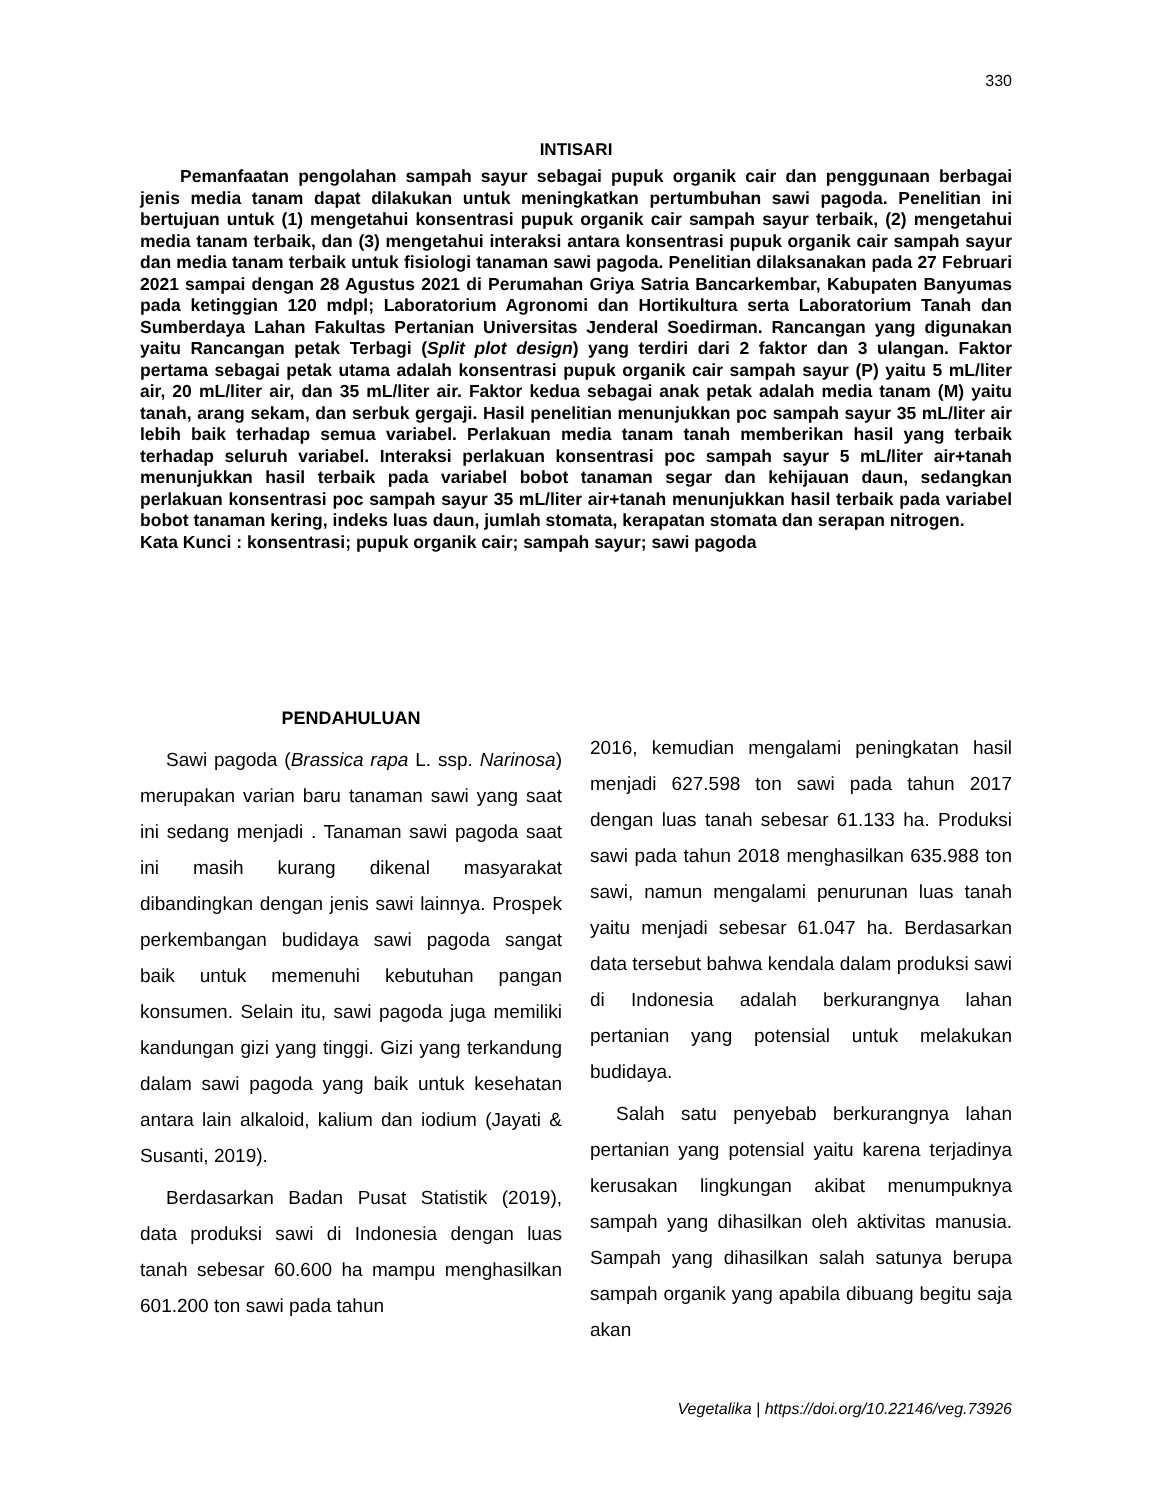330
INTISARI
Pemanfaatan pengolahan sampah sayur sebagai pupuk organik cair dan penggunaan berbagai jenis media tanam dapat dilakukan untuk meningkatkan pertumbuhan sawi pagoda. Penelitian ini bertujuan untuk (1) mengetahui konsentrasi pupuk organik cair sampah sayur terbaik, (2) mengetahui media tanam terbaik, dan (3) mengetahui interaksi antara konsentrasi pupuk organik cair sampah sayur dan media tanam terbaik untuk fisiologi tanaman sawi pagoda. Penelitian dilaksanakan pada 27 Februari 2021 sampai dengan 28 Agustus 2021 di Perumahan Griya Satria Bancarkembar, Kabupaten Banyumas pada ketinggian 120 mdpl; Laboratorium Agronomi dan Hortikultura serta Laboratorium Tanah dan Sumberdaya Lahan Fakultas Pertanian Universitas Jenderal Soedirman. Rancangan yang digunakan yaitu Rancangan petak Terbagi (Split plot design) yang terdiri dari 2 faktor dan 3 ulangan. Faktor pertama sebagai petak utama adalah konsentrasi pupuk organik cair sampah sayur (P) yaitu 5 mL/liter air, 20 mL/liter air, dan 35 mL/liter air. Faktor kedua sebagai anak petak adalah media tanam (M) yaitu tanah, arang sekam, dan serbuk gergaji. Hasil penelitian menunjukkan poc sampah sayur 35 mL/liter air lebih baik terhadap semua variabel. Perlakuan media tanam tanah memberikan hasil yang terbaik terhadap seluruh variabel. Interaksi perlakuan konsentrasi poc sampah sayur 5 mL/liter air+tanah menunjukkan hasil terbaik pada variabel bobot tanaman segar dan kehijauan daun, sedangkan perlakuan konsentrasi poc sampah sayur 35 mL/liter air+tanah menunjukkan hasil terbaik pada variabel bobot tanaman kering, indeks luas daun, jumlah stomata, kerapatan stomata dan serapan nitrogen.
Kata Kunci : konsentrasi; pupuk organik cair; sampah sayur; sawi pagoda
PENDAHULUAN
Sawi pagoda (Brassica rapa L. ssp. Narinosa) merupakan varian baru tanaman sawi yang saat ini sedang menjadi . Tanaman sawi pagoda saat ini masih kurang dikenal masyarakat dibandingkan dengan jenis sawi lainnya. Prospek perkembangan budidaya sawi pagoda sangat baik untuk memenuhi kebutuhan pangan konsumen. Selain itu, sawi pagoda juga memiliki kandungan gizi yang tinggi. Gizi yang terkandung dalam sawi pagoda yang baik untuk kesehatan antara lain alkaloid, kalium dan iodium (Jayati & Susanti, 2019).
Berdasarkan Badan Pusat Statistik (2019), data produksi sawi di Indonesia dengan luas tanah sebesar 60.600 ha mampu menghasilkan 601.200 ton sawi pada tahun
2016, kemudian mengalami peningkatan hasil menjadi 627.598 ton sawi pada tahun 2017 dengan luas tanah sebesar 61.133 ha. Produksi sawi pada tahun 2018 menghasilkan 635.988 ton sawi, namun mengalami penurunan luas tanah yaitu menjadi sebesar 61.047 ha. Berdasarkan data tersebut bahwa kendala dalam produksi sawi di Indonesia adalah berkurangnya lahan pertanian yang potensial untuk melakukan budidaya.
Salah satu penyebab berkurangnya lahan pertanian yang potensial yaitu karena terjadinya kerusakan lingkungan akibat menumpuknya sampah yang dihasilkan oleh aktivitas manusia. Sampah yang dihasilkan salah satunya berupa sampah organik yang apabila dibuang begitu saja akan
Vegetalika | https://doi.org/10.22146/veg.73926